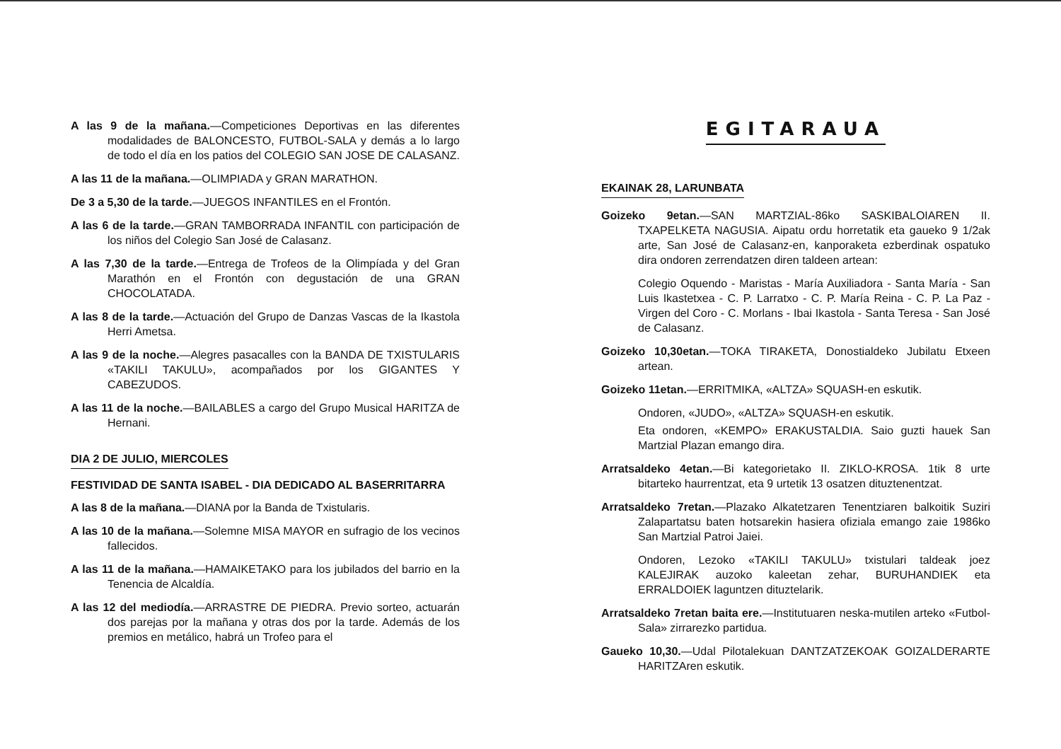A las 9 de la mañana.—Competiciones Deportivas en las diferentes modalidades de BALONCESTO, FUTBOL-SALA y demás a lo largo de todo el día en los patios del COLEGIO SAN JOSE DE CALASANZ.
A las 11 de la mañana.—OLIMPIADA y GRAN MARATHON.
De 3 a 5,30 de la tarde.—JUEGOS INFANTILES en el Frontón.
A las 6 de la tarde.—GRAN TAMBORRADA INFANTIL con participación de los niños del Colegio San José de Calasanz.
A las 7,30 de la tarde.—Entrega de Trofeos de la Olimpíada y del Gran Marathón en el Frontón con degustación de una GRAN CHOCOLATADA.
A las 8 de la tarde.—Actuación del Grupo de Danzas Vascas de la Ikastola Herri Ametsa.
A las 9 de la noche.—Alegres pasacalles con la BANDA DE TXISTULARIS «TAKILI TAKULU», acompañados por los GIGANTES Y CABEZUDOS.
A las 11 de la noche.—BAILABLES a cargo del Grupo Musical HARITZA de Hernani.
DIA 2 DE JULIO, MIERCOLES
FESTIVIDAD DE SANTA ISABEL - DIA DEDICADO AL BASERRITARRA
A las 8 de la mañana.—DIANA por la Banda de Txistularis.
A las 10 de la mañana.—Solemne MISA MAYOR en sufragio de los vecinos fallecidos.
A las 11 de la mañana.—HAMAIKETAKO para los jubilados del barrio en la Tenencia de Alcaldía.
A las 12 del mediodía.—ARRASTRE DE PIEDRA. Previo sorteo, actuarán dos parejas por la mañana y otras dos por la tarde. Además de los premios en metálico, habrá un Trofeo para el
EGITARAUA
EKAINAK 28, LARUNBATA
Goizeko 9etan.—SAN MARTZIAL-86ko SASKIBALOIAREN II. TXAPELKETA NAGUSIA. Aipatu ordu horretatik eta gaueko 9 1/2ak arte, San José de Calasanz-en, kanporaketa ezberdinak ospatuko dira ondoren zerrendatzen diren taldeen artean:
Colegio Oquendo - Maristas - María Auxiliadora - Santa María - San Luis Ikastetxea - C. P. Larratxo - C. P. María Reina - C. P. La Paz - Virgen del Coro - C. Morlans - Ibai Ikastola - Santa Teresa - San José de Calasanz.
Goizeko 10,30etan.—TOKA TIRAKETA, Donostialdeko Jubilatu Etxeen artean.
Goizeko 11etan.—ERRITMIKA, «ALTZA» SQUASH-en eskutik.
Ondoren, «JUDO», «ALTZA» SQUASH-en eskutik.
Eta ondoren, «KEMPO» ERAKUSTALDIA. Saio guzti hauek San Martzial Plazan emango dira.
Arratsaldeko 4etan.—Bi kategorietako II. ZIKLO-KROSA. 1tik 8 urte bitarteko haurrentzat, eta 9 urtetik 13 osatzen dituztenentzat.
Arratsaldeko 7retan.—Plazako Alkatetzaren Tenentziaren balkoitik Suziri Zalapartatsu baten hotsarekin hasiera ofiziala emango zaie 1986ko San Martzial Patroi Jaiei.
Ondoren, Lezoko «TAKILI TAKULU» txistulari taldeak joez KALEJIRAK auzoko kaleetan zehar, BURUHANDIEK eta ERRALDOIEK laguntzen dituztelarik.
Arratsaldeko 7retan baita ere.—Institutuaren neska-mutilen arteko «Futbol-Sala» zirrarezko partidua.
Gaueko 10,30.—Udal Pilotalekuan DANTZATZEKOAK GOIZALDERARTE HARITZAren eskutik.